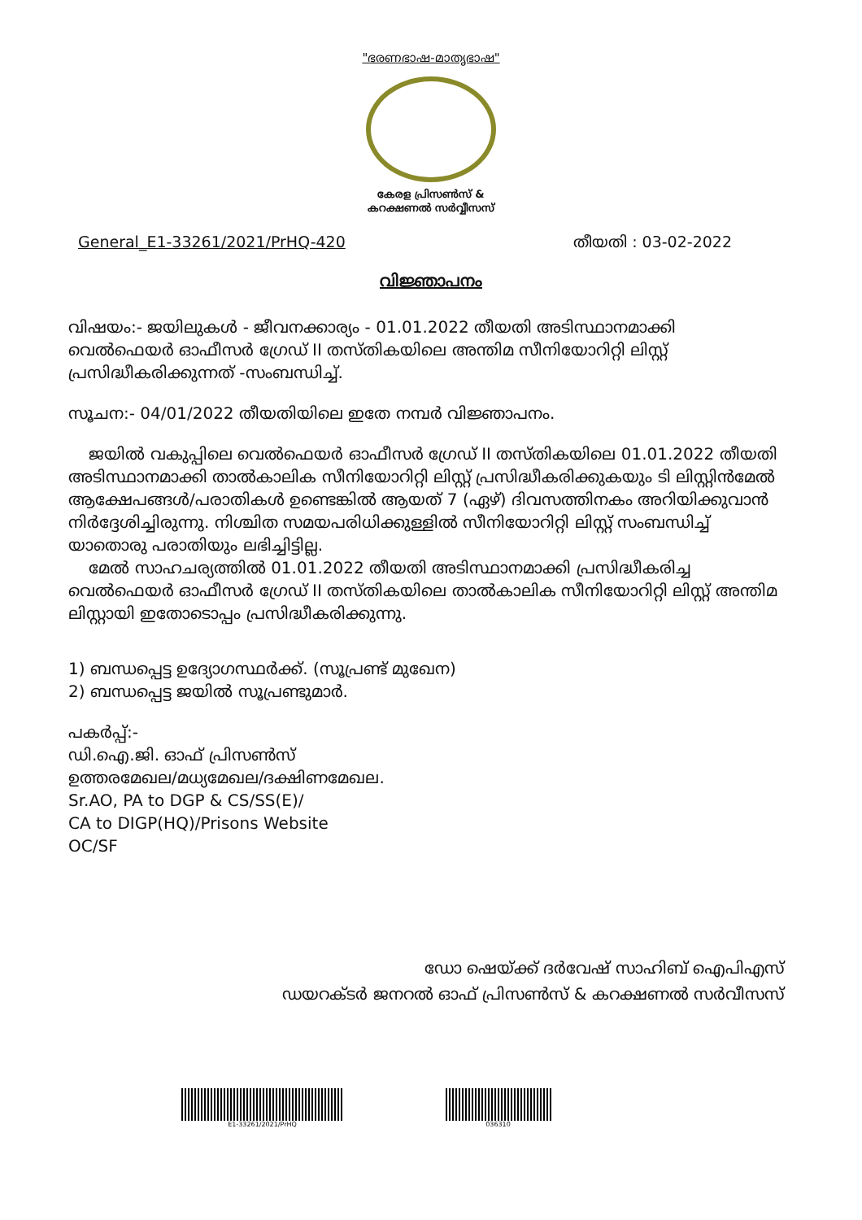"ഭരണഭാഷ-മാതൃഭാഷ"
കേരള പ്രിസൺസ് &
കറക്ഷണൽ സർവ്വീസസ്
General_E1-33261/2021/PrHQ-420 തീയതി : 03-02-2022
വിജ്ഞാപനം
വിഷയം:- ജയിലുകൾ - ജീവനക്കാര്യം - 01.01.2022 തീയതി അടിസ്ഥാനമാക്കി വെൽഫെയർ ഓഫീസർ ഗ്രേഡ് II തസ്തികയിലെ അന്തിമ സീനിയോറിറ്റി ലിസ്റ്റ് പ്രസിദ്ധീകരിക്കുന്നത് -സംബന്ധിച്ച്.
സൂചന:- 04/01/2022 തീയതിയിലെ ഇതേ നമ്പർ വിജ്ഞാപനം.
ജയിൽ വകുപ്പിലെ വെൽഫെയർ ഓഫീസർ ഗ്രേഡ് II തസ്തികയിലെ 01.01.2022 തീയതി അടിസ്ഥാനമാക്കി താൽകാലിക സീനിയോറിറ്റി ലിസ്റ്റ് പ്രസിദ്ധീകരിക്കുകയും ടി ലിസ്റ്റിൻമേൽ ആക്ഷേപങ്ങൾ/പരാതികൾ ഉണ്ടെങ്കിൽ ആയത് 7 (ഏഴ്) ദിവസത്തിനകം അറിയിക്കുവാൻ നിർദ്ദേശിച്ചിരുന്നു. നിശ്ചിത സമയപരിധിക്കുള്ളിൽ സീനിയോറിറ്റി ലിസ്റ്റ് സംബന്ധിച്ച് യാതൊരു പരാതിയും ലഭിച്ചിട്ടില്ല.
മേൽ സാഹചര്യത്തിൽ 01.01.2022 തീയതി അടിസ്ഥാനമാക്കി പ്രസിദ്ധീകരിച്ച വെൽഫെയർ ഓഫീസർ ഗ്രേഡ് II തസ്തികയിലെ താൽകാലിക സീനിയോറിറ്റി ലിസ്റ്റ് അന്തിമ ലിസ്റ്റായി ഇതോടൊപ്പം പ്രസിദ്ധീകരിക്കുന്നു.
1) ബന്ധപ്പെട്ട ഉദ്യോഗസ്ഥർക്ക്. (സൂപ്രണ്ട് മുഖേന)
2) ബന്ധപ്പെട്ട ജയിൽ സൂപ്രണ്ടുമാർ.
പകർപ്പ്:-
ഡി.ഐ.ജി. ഓഫ് പ്രിസൺസ്
ഉത്തരമേഖല/മധ്യമേഖല/ദക്ഷിണമേഖല.
Sr.AO, PA to DGP & CS/SS(E)/
CA to DIGP(HQ)/Prisons Website
OC/SF
ഡോ ഷെയ്ക്ക് ദർവേഷ് സാഹിബ് ഐപിഎസ്
ഡയറക്ടർ ജനറൽ ഓഫ് പ്രിസൺസ് & കറക്ഷണൽ സർവീസസ്
E1-33261/2021/PrHQ 036310